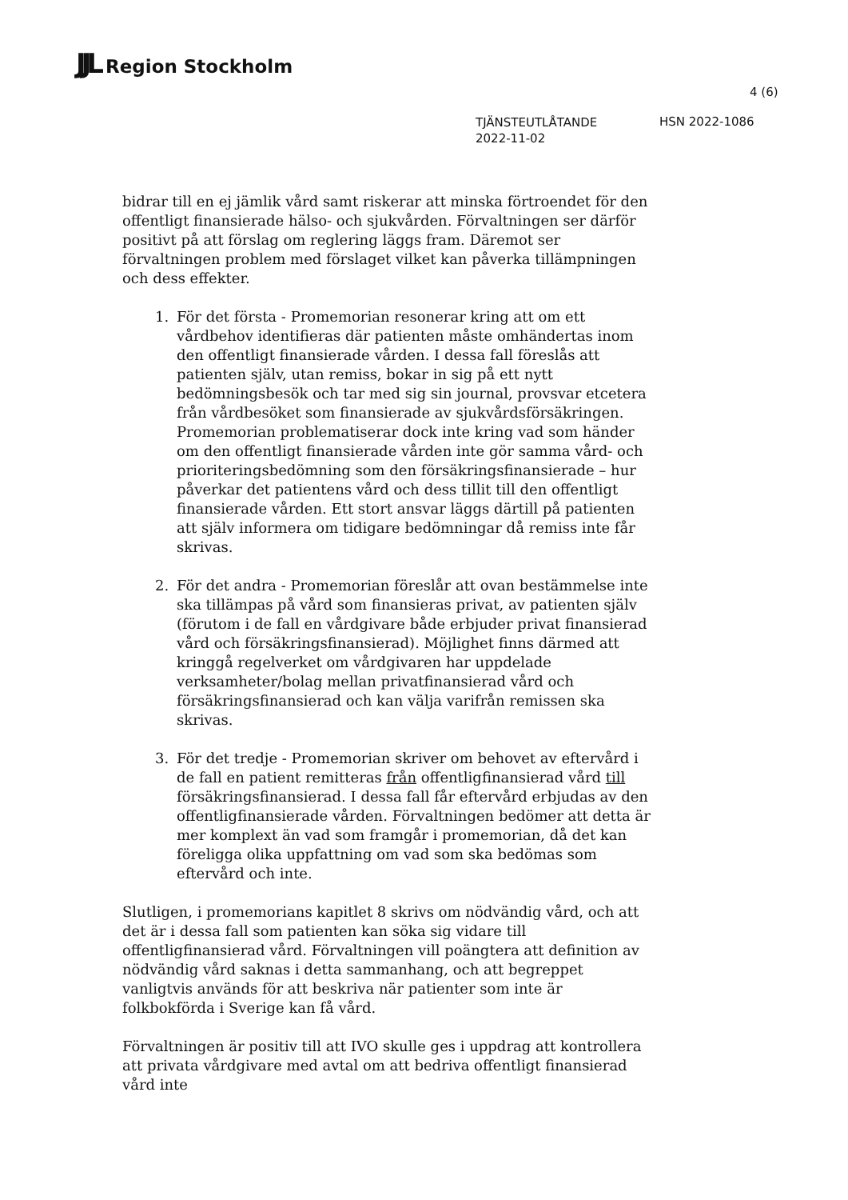JJL Region Stockholm
4 (6)
TJÄNSTEUTLÅTANDE
2022-11-02
HSN 2022-1086
bidrar till en ej jämlik vård samt riskerar att minska förtroendet för den offentligt finansierade hälso- och sjukvården. Förvaltningen ser därför positivt på att förslag om reglering läggs fram. Däremot ser förvaltningen problem med förslaget vilket kan påverka tillämpningen och dess effekter.
1. För det första - Promemorian resonerar kring att om ett vårdbehov identifieras där patienten måste omhändertas inom den offentligt finansierade vården. I dessa fall föreslås att patienten själv, utan remiss, bokar in sig på ett nytt bedömningsbesök och tar med sig sin journal, provsvar etcetera från vårdbesöket som finansierade av sjukvårdsförsäkringen. Promemorian problematiserar dock inte kring vad som händer om den offentligt finansierade vården inte gör samma vård- och prioriteringsbedömning som den försäkringsfinansierade – hur påverkar det patientens vård och dess tillit till den offentligt finansierade vården. Ett stort ansvar läggs därtill på patienten att själv informera om tidigare bedömningar då remiss inte får skrivas.
2. För det andra - Promemorian föreslår att ovan bestämmelse inte ska tillämpas på vård som finansieras privat, av patienten själv (förutom i de fall en vårdgivare både erbjuder privat finansierad vård och försäkringsfinansierad). Möjlighet finns därmed att kringgå regelverket om vårdgivaren har uppdelade verksamheter/bolag mellan privatfinansierad vård och försäkringsfinansierad och kan välja varifrån remissen ska skrivas.
3. För det tredje - Promemorian skriver om behovet av eftervård i de fall en patient remitteras från offentligfinansierad vård till försäkringsfinansierad. I dessa fall får eftervård erbjudas av den offentligfinansierade vården. Förvaltningen bedömer att detta är mer komplext än vad som framgår i promemorian, då det kan föreligga olika uppfattning om vad som ska bedömas som eftervård och inte.
Slutligen, i promemorians kapitlet 8 skrivs om nödvändig vård, och att det är i dessa fall som patienten kan söka sig vidare till offentligfinansierad vård. Förvaltningen vill poängtera att definition av nödvändig vård saknas i detta sammanhang, och att begreppet vanligtvis används för att beskriva när patienter som inte är folkbokförda i Sverige kan få vård.
Förvaltningen är positiv till att IVO skulle ges i uppdrag att kontrollera att privata vårdgivare med avtal om att bedriva offentligt finansierad vård inte